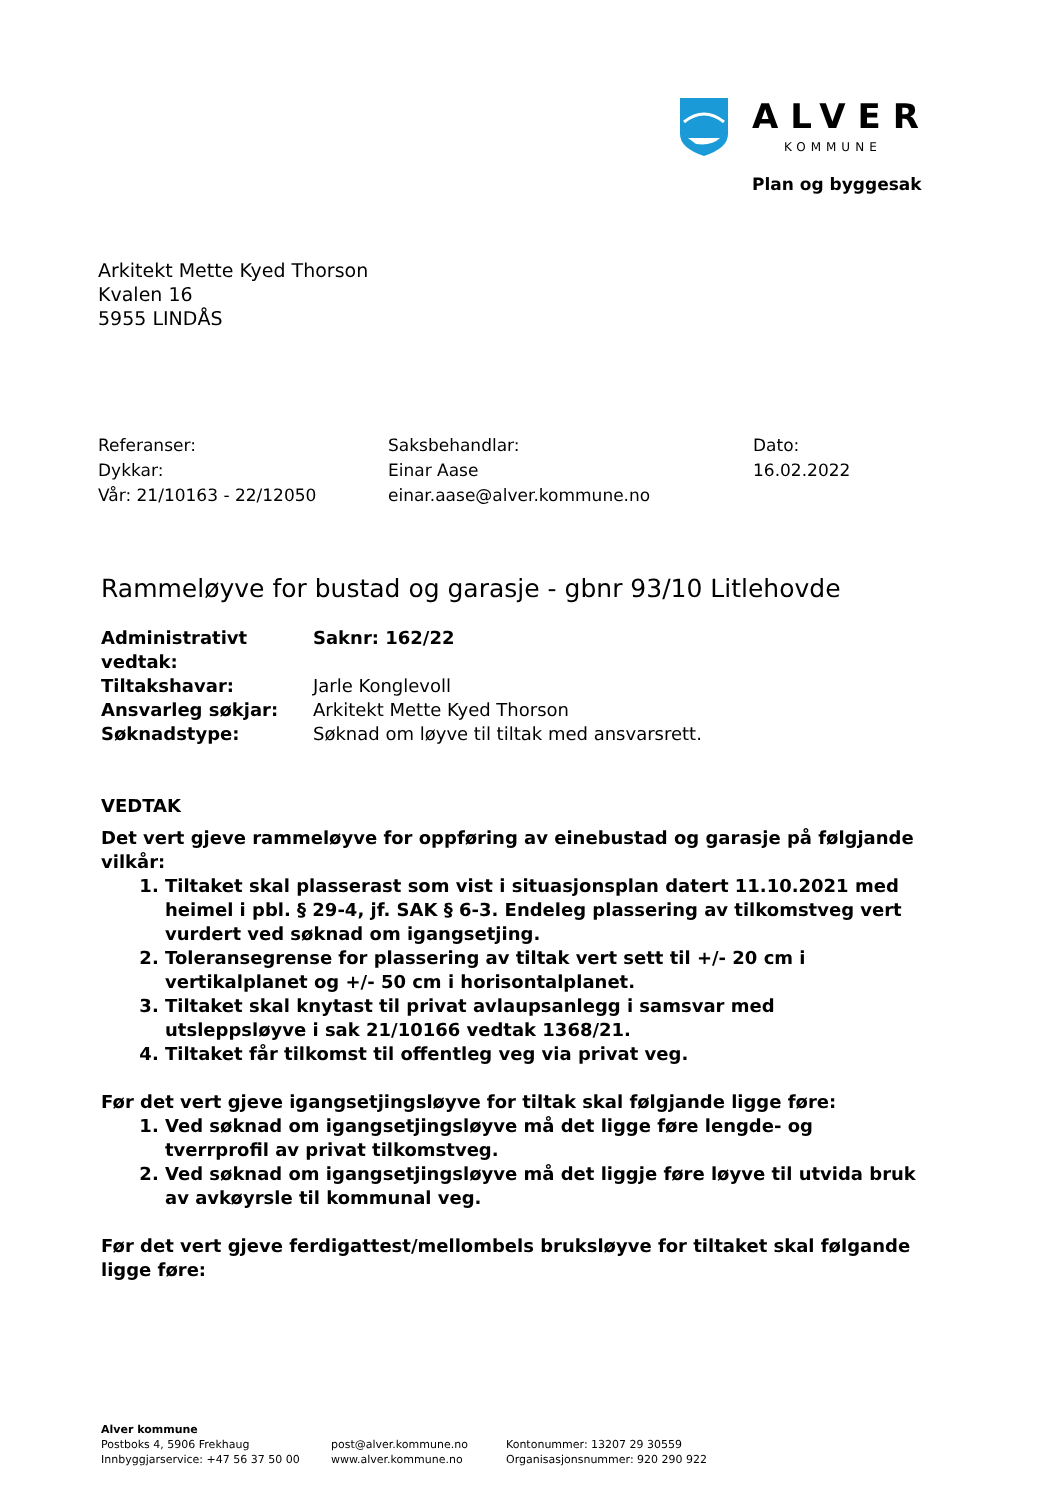ALVER
KOMMUNE
Plan og byggesak
Arkitekt Mette Kyed Thorson
Kvalen 16
5955 LINDÅS
Referanser:
Dykkar:
Vår: 21/10163 - 22/12050
Saksbehandlar:
Einar Aase
einar.aase@alver.kommune.no
Dato:
16.02.2022
Rammeløyve for bustad og garasje - gbnr 93/10 Litlehovde
| Administrativt vedtak: | Saknr: 162/22 |
| Tiltakshavar: | Jarle Konglevoll |
| Ansvarleg søkjar: | Arkitekt Mette Kyed Thorson |
| Søknadstype: | Søknad om løyve til tiltak med ansvarsrett. |
VEDTAK
Det vert gjeve rammeløyve for oppføring av einebustad og garasje på følgjande vilkår:
1. Tiltaket skal plasserast som vist i situasjonsplan datert 11.10.2021 med heimel i pbl. § 29-4, jf. SAK § 6-3. Endeleg plassering av tilkomstveg vert vurdert ved søknad om igangsetjing.
2. Toleransegrense for plassering av tiltak vert sett til +/- 20 cm i vertikalplanet og +/- 50 cm i horisontalplanet.
3. Tiltaket skal knytast til privat avlaupsanlegg i samsvar med utsleppsløyve i sak 21/10166 vedtak 1368/21.
4. Tiltaket får tilkomst til offentleg veg via privat veg.
Før det vert gjeve igangsetjingsløyve for tiltak skal følgjande ligge føre:
1. Ved søknad om igangsetjingsløyve må det ligge føre lengde- og tverrprofil av privat tilkomstveg.
2. Ved søknad om igangsetjingsløyve må det liggje føre løyve til utvida bruk av avkøyrsle til kommunal veg.
Før det vert gjeve ferdigattest/mellombels bruksløyve for tiltaket skal følgande ligge føre:
Alver kommune
Postboks 4, 5906 Frekhaug
Innbyggjarservice: +47 56 37 50 00
post@alver.kommune.no
www.alver.kommune.no
Kontonummer: 13207 29 30559
Organisasjonsnummer: 920 290 922